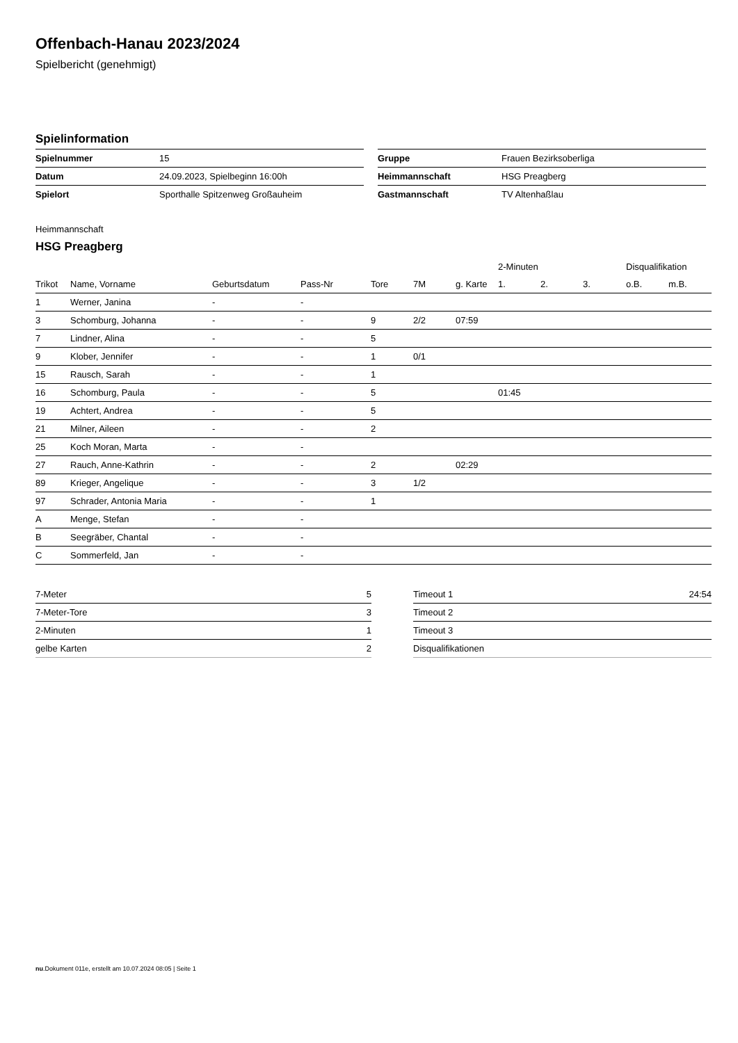Offenbach-Hanau 2023/2024
Spielbericht (genehmigt)
Spielinformation
| Spielnummer | 15 |
| Datum | 24.09.2023, Spielbeginn 16:00h |
| Spielort | Sporthalle Spitzenweg Großauheim |
| Gruppe | Frauen Bezirksoberliga |
| Heimmannschaft | HSG Preagberg |
| Gastmannschaft | TV Altenhaßlau |
Heimmannschaft
HSG Preagberg
| | | | | | | | 2-Minuten | | | Disqualifikation | |
| --- | --- | --- | --- | --- | --- | --- | --- | --- | --- | --- | --- |
| Trikot | Name, Vorname | Geburtsdatum | Pass-Nr | Tore | 7M | g. Karte | 1. | 2. | 3. | o.B. | m.B. |
| 1 | Werner, Janina | - | - | | | | | | | | |
| 3 | Schomburg, Johanna | - | - | 9 | 2/2 | 07:59 | | | | | |
| 7 | Lindner, Alina | - | - | 5 | | | | | | | |
| 9 | Klober, Jennifer | - | - | 1 | 0/1 | | | | | | |
| 15 | Rausch, Sarah | - | - | 1 | | | | | | | |
| 16 | Schomburg, Paula | - | - | 5 | | | 01:45 | | | | |
| 19 | Achtert, Andrea | - | - | 5 | | | | | | | |
| 21 | Milner, Aileen | - | - | 2 | | | | | | | |
| 25 | Koch Moran, Marta | - | - | | | | | | | | |
| 27 | Rauch, Anne-Kathrin | - | - | 2 | | 02:29 | | | | | |
| 89 | Krieger, Angelique | - | - | 3 | 1/2 | | | | | | |
| 97 | Schrader, Antonia Maria | - | - | 1 | | | | | | | |
| A | Menge, Stefan | - | - | | | | | | | | |
| B | Seegräber, Chantal | - | - | | | | | | | | |
| C | Sommerfeld, Jan | - | - | | | | | | | | |
| 7-Meter | 5 |
| 7-Meter-Tore | 3 |
| 2-Minuten | 1 |
| gelbe Karten | 2 |
| Timeout 1 | 24:54 |
| Timeout 2 | |
| Timeout 3 | |
| Disqualifikationen | |
nu.Dokument 011e, erstellt am 10.07.2024 08:05 | Seite 1